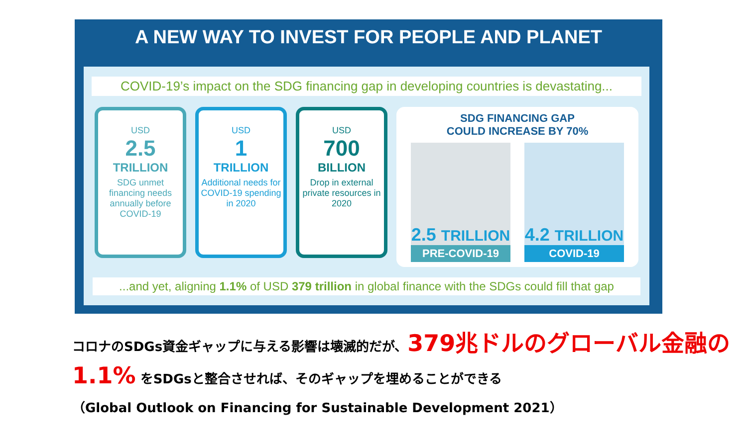A NEW WAY TO INVEST FOR PEOPLE AND PLANET
COVID-19’s impact on the SDG financing gap in developing countries is devastating...
USD
2.5
TRILLION
SDG unmet financing needs annually before COVID-19
USD
1
TRILLION
Additional needs for COVID-19 spending in 2020
USD
700
BILLION
Drop in external private resources in 2020
SDG FINANCING GAP
COULD INCREASE BY 70%
2.5 TRILLION
PRE-COVID-19
4.2 TRILLION
COVID-19
...and yet, aligning 1.1% of USD 379 trillion in global finance with the SDGs could fill that gap
コロナのSDGs資金ギャップに与える影響は壊滅的だが、379兆ドルのグローバル金融の1.1% をSDGsと整合させれば、そのギャップを埋めることができる
（Global Outlook on Financing for Sustainable Development 2021）